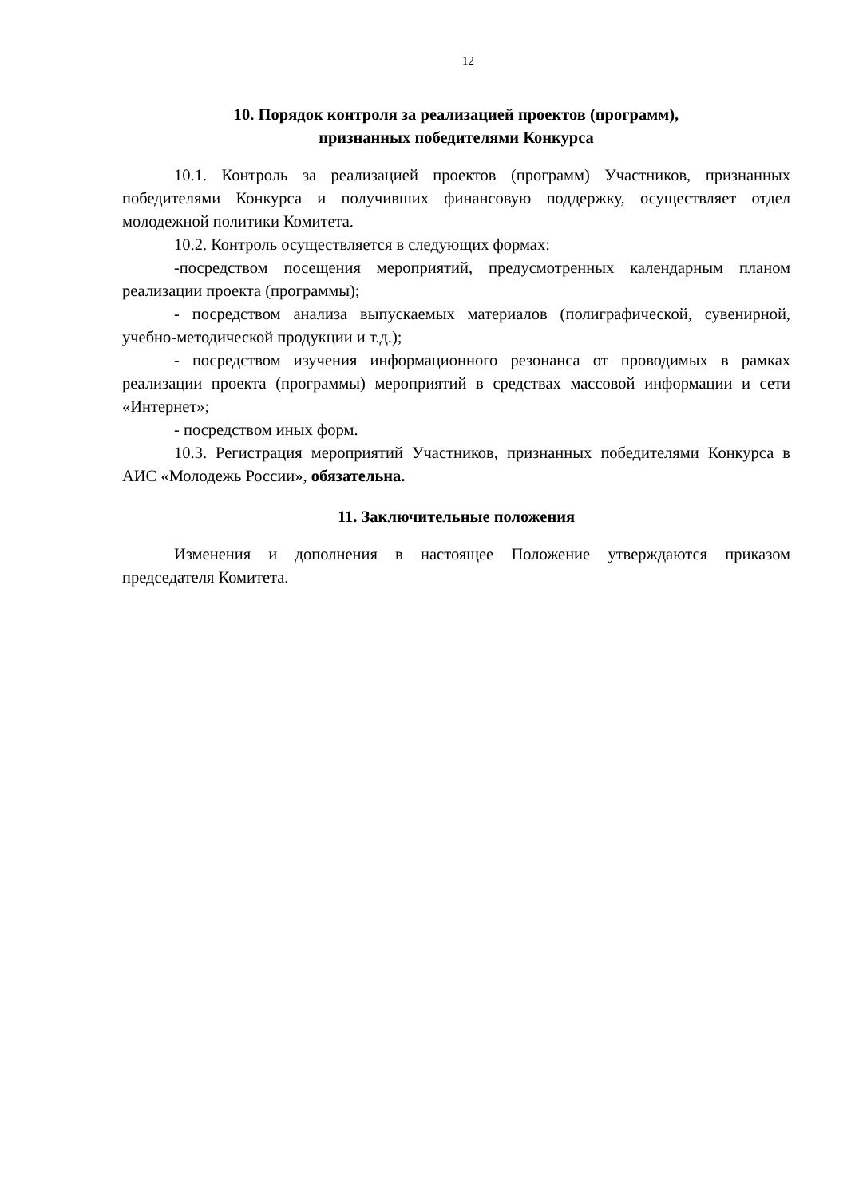12
10. Порядок контроля за реализацией проектов (программ),
признанных победителями Конкурса
10.1. Контроль за реализацией проектов (программ) Участников, признанных победителями Конкурса и получивших финансовую поддержку, осуществляет отдел молодежной политики Комитета.
10.2. Контроль осуществляется в следующих формах:
-посредством посещения мероприятий, предусмотренных календарным планом реализации проекта (программы);
- посредством анализа выпускаемых материалов (полиграфической, сувенирной, учебно-методической продукции и т.д.);
- посредством изучения информационного резонанса от проводимых в рамках реализации проекта (программы) мероприятий в средствах массовой информации и сети «Интернет»;
- посредством иных форм.
10.3. Регистрация мероприятий Участников, признанных победителями Конкурса в АИС «Молодежь России», обязательна.
11. Заключительные положения
Изменения и дополнения в настоящее Положение утверждаются приказом председателя Комитета.